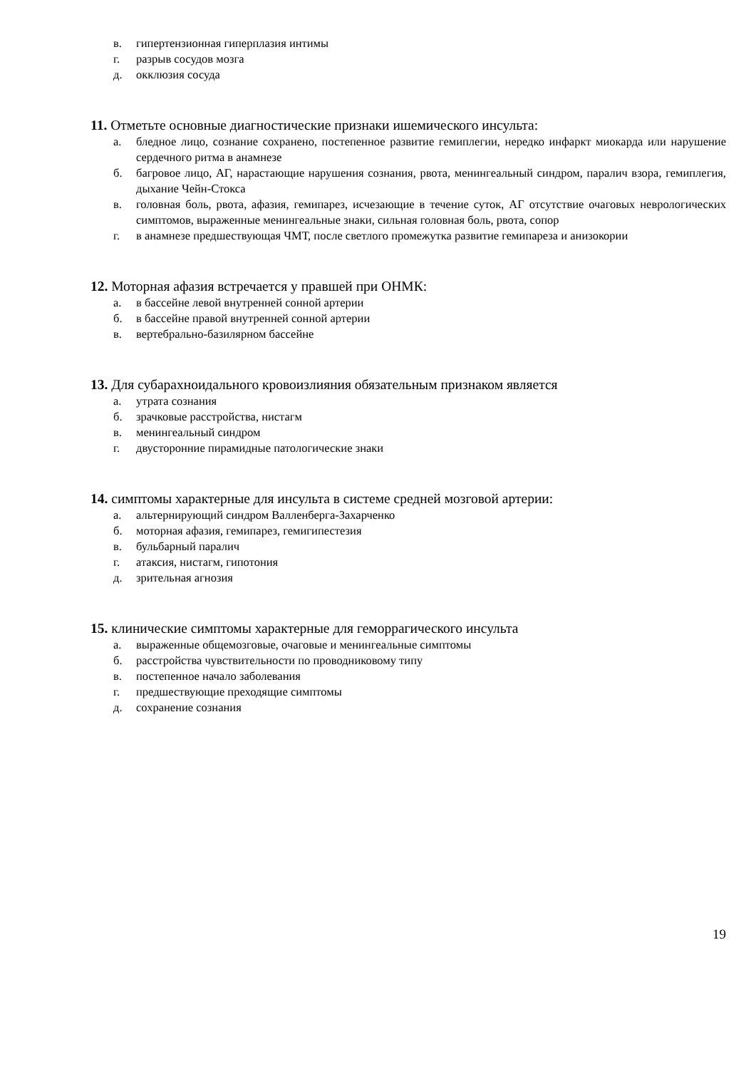в. гипертензионная гиперплазия интимы
г. разрыв сосудов мозга
д. окклюзия сосуда
11. Отметьте основные диагностические признаки ишемического инсульта:
а. бледное лицо, сознание сохранено, постепенное развитие гемиплегии, нередко инфаркт миокарда или нарушение сердечного ритма в анамнезе
б. багровое лицо, АГ, нарастающие нарушения сознания, рвота, менингеальный синдром, паралич взора, гемиплегия, дыхание Чейн-Стокса
в. головная боль, рвота, афазия, гемипарез, исчезающие в течение суток, АГ отсутствие очаговых неврологических симптомов, выраженные менингеальные знаки, сильная головная боль, рвота, сопор
г. в анамнезе предшествующая ЧМТ, после светлого промежутка развитие гемипареза и анизокории
12. Моторная афазия встречается у правшей при ОНМК:
а. в бассейне левой внутренней сонной артерии
б. в бассейне правой внутренней сонной артерии
в. вертебрально-базилярном бассейне
13. Для субарахноидального кровоизлияния обязательным признаком является
а. утрата сознания
б. зрачковые расстройства, нистагм
в. менингеальный синдром
г. двусторонние пирамидные патологические знаки
14. симптомы характерные для инсульта в системе средней мозговой артерии:
а. альтернирующий синдром Валленберга-Захарченко
б. моторная афазия, гемипарез, гемигипестезия
в. бульбарный паралич
г. атаксия, нистагм, гипотония
д. зрительная агнозия
15. клинические симптомы характерные для геморрагического инсульта
а. выраженные общемозговые, очаговые и менингеальные симптомы
б. расстройства чувствительности по проводниковому типу
в. постепенное начало заболевания
г. предшествующие преходящие симптомы
д. сохранение сознания
19